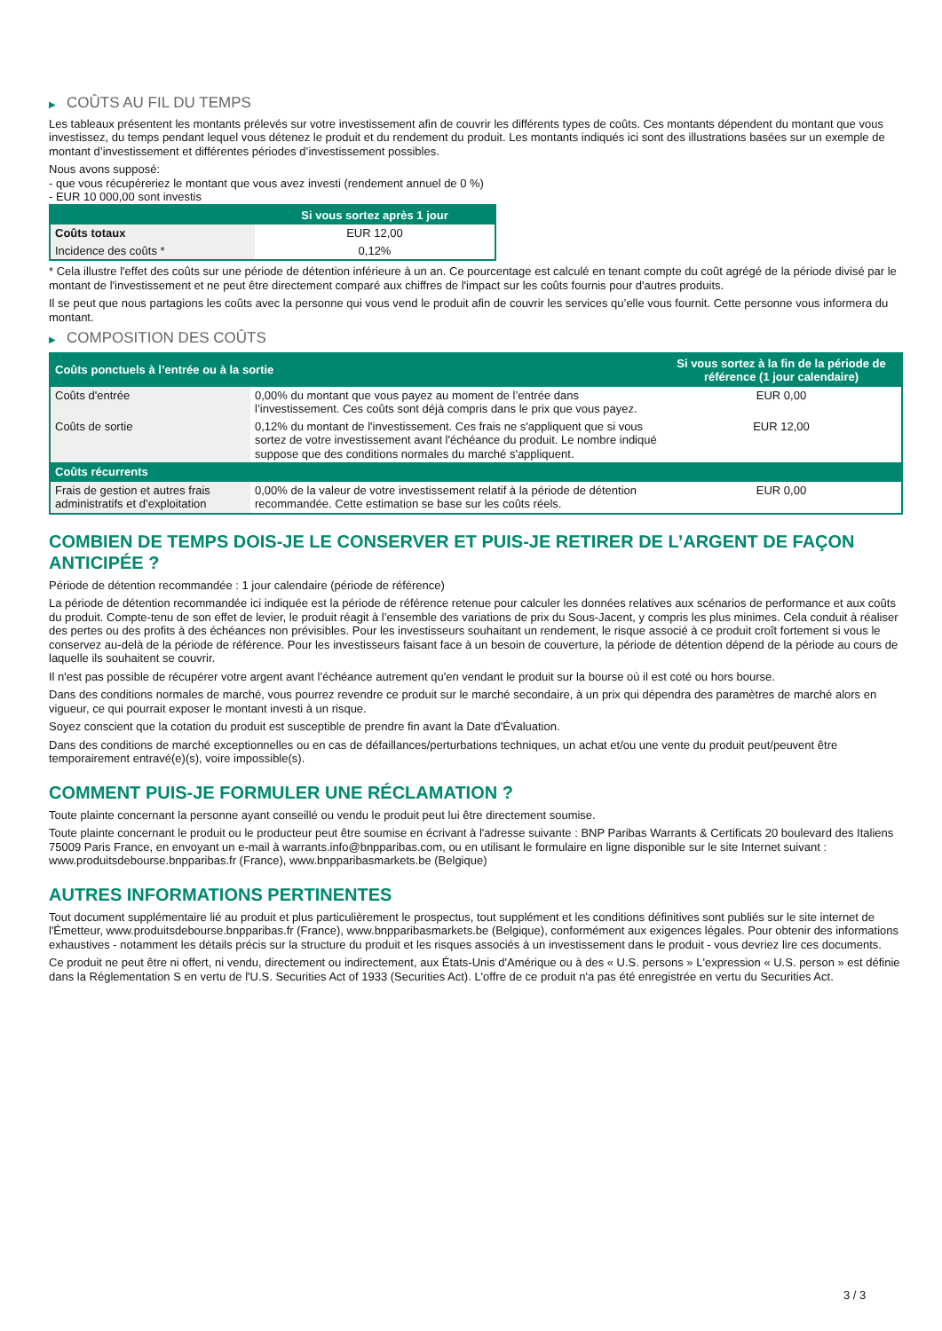▶ COÛTS AU FIL DU TEMPS
Les tableaux présentent les montants prélevés sur votre investissement afin de couvrir les différents types de coûts. Ces montants dépendent du montant que vous investissez, du temps pendant lequel vous détenez le produit et du rendement du produit. Les montants indiqués ici sont des illustrations basées sur un exemple de montant d’investissement et différentes périodes d’investissement possibles.
Nous avons supposé:
- que vous récupéreriez le montant que vous avez investi (rendement annuel de 0 %)
- EUR 10 000,00 sont investis
| | Si vous sortez après 1 jour |
| --- | --- |
| Coûts totaux | EUR 12,00 |
| Incidence des coûts * | 0,12% |
* Cela illustre l'effet des coûts sur une période de détention inférieure à un an. Ce pourcentage est calculé en tenant compte du coût agrégé de la période divisé par le montant de l'investissement et ne peut être directement comparé aux chiffres de l'impact sur les coûts fournis pour d'autres produits.
Il se peut que nous partagions les coûts avec la personne qui vous vend le produit afin de couvrir les services qu’elle vous fournit. Cette personne vous informera du montant.
▶ COMPOSITION DES COÛTS
| Coûts ponctuels à l’entrée ou à la sortie | | Si vous sortez à la fin de la période de référence (1 jour calendaire) |
| --- | --- | --- |
| Coûts d'entrée | 0,00% du montant que vous payez au moment de l’entrée dans l’investissement. Ces coûts sont déjà compris dans le prix que vous payez. | EUR 0,00 |
| Coûts de sortie | 0,12% du montant de l'investissement. Ces frais ne s'appliquent que si vous sortez de votre investissement avant l'échéance du produit. Le nombre indiqué suppose que des conditions normales du marché s'appliquent. | EUR 12,00 |
| Coûts récurrents | | |
| Frais de gestion et autres frais administratifs et d’exploitation | 0,00% de la valeur de votre investissement relatif à la période de détention recommandée. Cette estimation se base sur les coûts réels. | EUR 0,00 |
COMBIEN DE TEMPS DOIS-JE LE CONSERVER ET PUIS-JE RETIRER DE L’ARGENT DE FAÇON ANTICIPÉE ?
Période de détention recommandée : 1 jour calendaire (période de référence)
La période de détention recommandée ici indiquée est la période de référence retenue pour calculer les données relatives aux scénarios de performance et aux coûts du produit. Compte-tenu de son effet de levier, le produit réagit à l’ensemble des variations de prix du Sous-Jacent, y compris les plus minimes. Cela conduit à réaliser des pertes ou des profits à des échéances non prévisibles. Pour les investisseurs souhaitant un rendement, le risque associé à ce produit croît fortement si vous le conservez au-delà de la période de référence. Pour les investisseurs faisant face à un besoin de couverture, la période de détention dépend de la période au cours de laquelle ils souhaitent se couvrir.
Il n'est pas possible de récupérer votre argent avant l’échéance autrement qu'en vendant le produit sur la bourse où il est coté ou hors bourse.
Dans des conditions normales de marché, vous pourrez revendre ce produit sur le marché secondaire, à un prix qui dépendra des paramètres de marché alors en vigueur, ce qui pourrait exposer le montant investi à un risque.
Soyez conscient que la cotation du produit est susceptible de prendre fin avant la Date d'Évaluation.
Dans des conditions de marché exceptionnelles ou en cas de défaillances/perturbations techniques, un achat et/ou une vente du produit peut/peuvent être temporairement entravé(e)(s), voire impossible(s).
COMMENT PUIS-JE FORMULER UNE RÉCLAMATION ?
Toute plainte concernant la personne ayant conseillé ou vendu le produit peut lui être directement soumise.
Toute plainte concernant le produit ou le producteur peut être soumise en écrivant à l'adresse suivante : BNP Paribas Warrants & Certificats 20 boulevard des Italiens 75009 Paris France, en envoyant un e-mail à warrants.info@bnpparibas.com, ou en utilisant le formulaire en ligne disponible sur le site Internet suivant : www.produitsdebourse.bnpparibas.fr (France), www.bnpparibasmarkets.be (Belgique)
AUTRES INFORMATIONS PERTINENTES
Tout document supplémentaire lié au produit et plus particulièrement le prospectus, tout supplément et les conditions définitives sont publiés sur le site internet de l'Émetteur, www.produitsdebourse.bnpparibas.fr (France), www.bnpparibasmarkets.be (Belgique), conformément aux exigences légales. Pour obtenir des informations exhaustives - notamment les détails précis sur la structure du produit et les risques associés à un investissement dans le produit - vous devriez lire ces documents.
Ce produit ne peut être ni offert, ni vendu, directement ou indirectement, aux États-Unis d'Amérique ou à des « U.S. persons » L'expression « U.S. person » est définie dans la Réglementation S en vertu de l'U.S. Securities Act of 1933 (Securities Act). L'offre de ce produit n'a pas été enregistrée en vertu du Securities Act.
3 / 3